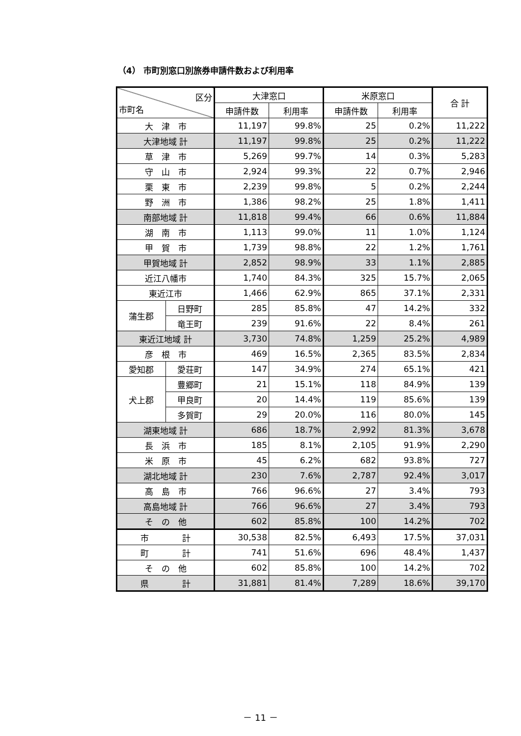（4） 市町別窓口別旅券申請件数および利用率
| 区分 市町名 | | 大津窓口 | | 米原窓口 | | 合 計 |
| --- | --- | --- | --- | --- | --- | --- |
| | | 申請件数 | 利用率 | 申請件数 | 利用率 | |
| 大 津 市 | | 11,197 | 99.8% | 25 | 0.2% | 11,222 |
| 大津地域 計 | | 11,197 | 99.8% | 25 | 0.2% | 11,222 |
| 草 津 市 | | 5,269 | 99.7% | 14 | 0.3% | 5,283 |
| 守 山 市 | | 2,924 | 99.3% | 22 | 0.7% | 2,946 |
| 栗 東 市 | | 2,239 | 99.8% | 5 | 0.2% | 2,244 |
| 野 洲 市 | | 1,386 | 98.2% | 25 | 1.8% | 1,411 |
| 南部地域 計 | | 11,818 | 99.4% | 66 | 0.6% | 11,884 |
| 湖 南 市 | | 1,113 | 99.0% | 11 | 1.0% | 1,124 |
| 甲 賀 市 | | 1,739 | 98.8% | 22 | 1.2% | 1,761 |
| 甲賀地域 計 | | 2,852 | 98.9% | 33 | 1.1% | 2,885 |
| 近江八幡市 | | 1,740 | 84.3% | 325 | 15.7% | 2,065 |
| 東近江市 | | 1,466 | 62.9% | 865 | 37.1% | 2,331 |
| 蒲生郡 | 日野町 | 285 | 85.8% | 47 | 14.2% | 332 |
| | 竜王町 | 239 | 91.6% | 22 | 8.4% | 261 |
| 東近江地域 計 | | 3,730 | 74.8% | 1,259 | 25.2% | 4,989 |
| 彦 根 市 | | 469 | 16.5% | 2,365 | 83.5% | 2,834 |
| 愛知郡 | 愛荘町 | 147 | 34.9% | 274 | 65.1% | 421 |
| 犬上郡 | 豊郷町 | 21 | 15.1% | 118 | 84.9% | 139 |
| | 甲良町 | 20 | 14.4% | 119 | 85.6% | 139 |
| | 多賀町 | 29 | 20.0% | 116 | 80.0% | 145 |
| 湖東地域 計 | | 686 | 18.7% | 2,992 | 81.3% | 3,678 |
| 長 浜 市 | | 185 | 8.1% | 2,105 | 91.9% | 2,290 |
| 米 原 市 | | 45 | 6.2% | 682 | 93.8% | 727 |
| 湖北地域 計 | | 230 | 7.6% | 2,787 | 92.4% | 3,017 |
| 高 島 市 | | 766 | 96.6% | 27 | 3.4% | 793 |
| 高島地域 計 | | 766 | 96.6% | 27 | 3.4% | 793 |
| そ の 他 | | 602 | 85.8% | 100 | 14.2% | 702 |
| 市 計 | | 30,538 | 82.5% | 6,493 | 17.5% | 37,031 |
| 町 計 | | 741 | 51.6% | 696 | 48.4% | 1,437 |
| そ の 他 | | 602 | 85.8% | 100 | 14.2% | 702 |
| 県 計 | | 31,881 | 81.4% | 7,289 | 18.6% | 39,170 |
－ 11 －